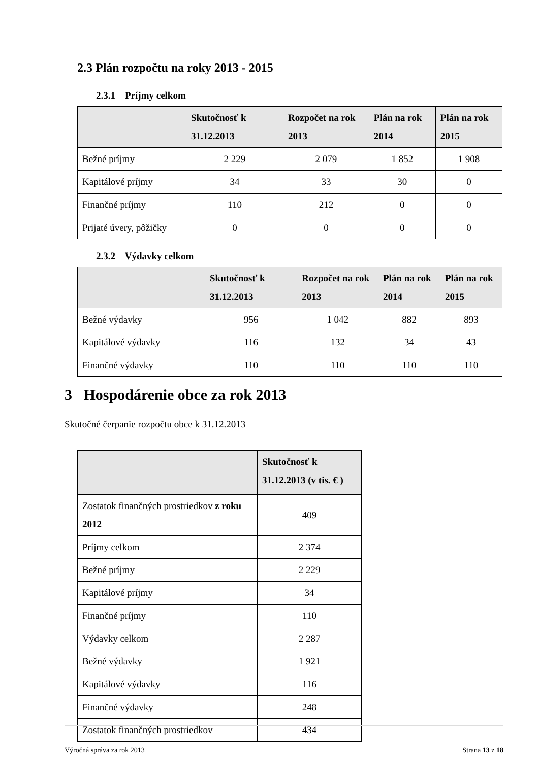2.3 Plán rozpočtu na roky 2013 - 2015
2.3.1 Príjmy celkom
| | Skutočnosť k 31.12.2013 | Rozpočet na rok 2013 | Plán na rok 2014 | Plán na rok 2015 |
| --- | --- | --- | --- | --- |
| Bežné príjmy | 2 229 | 2 079 | 1 852 | 1 908 |
| Kapitálové príjmy | 34 | 33 | 30 | 0 |
| Finančné príjmy | 110 | 212 | 0 | 0 |
| Prijaté úvery, pôžičky | 0 | 0 | 0 | 0 |
2.3.2 Výdavky celkom
| | Skutočnosť k 31.12.2013 | Rozpočet na rok 2013 | Plán na rok 2014 | Plán na rok 2015 |
| --- | --- | --- | --- | --- |
| Bežné výdavky | 956 | 1 042 | 882 | 893 |
| Kapitálové výdavky | 116 | 132 | 34 | 43 |
| Finančné výdavky | 110 | 110 | 110 | 110 |
3 Hospodárenie obce za rok 2013
Skutočné čerpanie rozpočtu obce k 31.12.2013
| | Skutočnosť k 31.12.2013 (v tis. € ) |
| --- | --- |
| Zostatok finančných prostriedkov z roku 2012 | 409 |
| Príjmy celkom | 2 374 |
| Bežné príjmy | 2 229 |
| Kapitálové príjmy | 34 |
| Finančné príjmy | 110 |
| Výdavky celkom | 2 287 |
| Bežné výdavky | 1 921 |
| Kapitálové výdavky | 116 |
| Finančné výdavky | 248 |
| Zostatok finančných prostriedkov | 434 |
Výročná správa za rok 2013 Strana 13 z 18